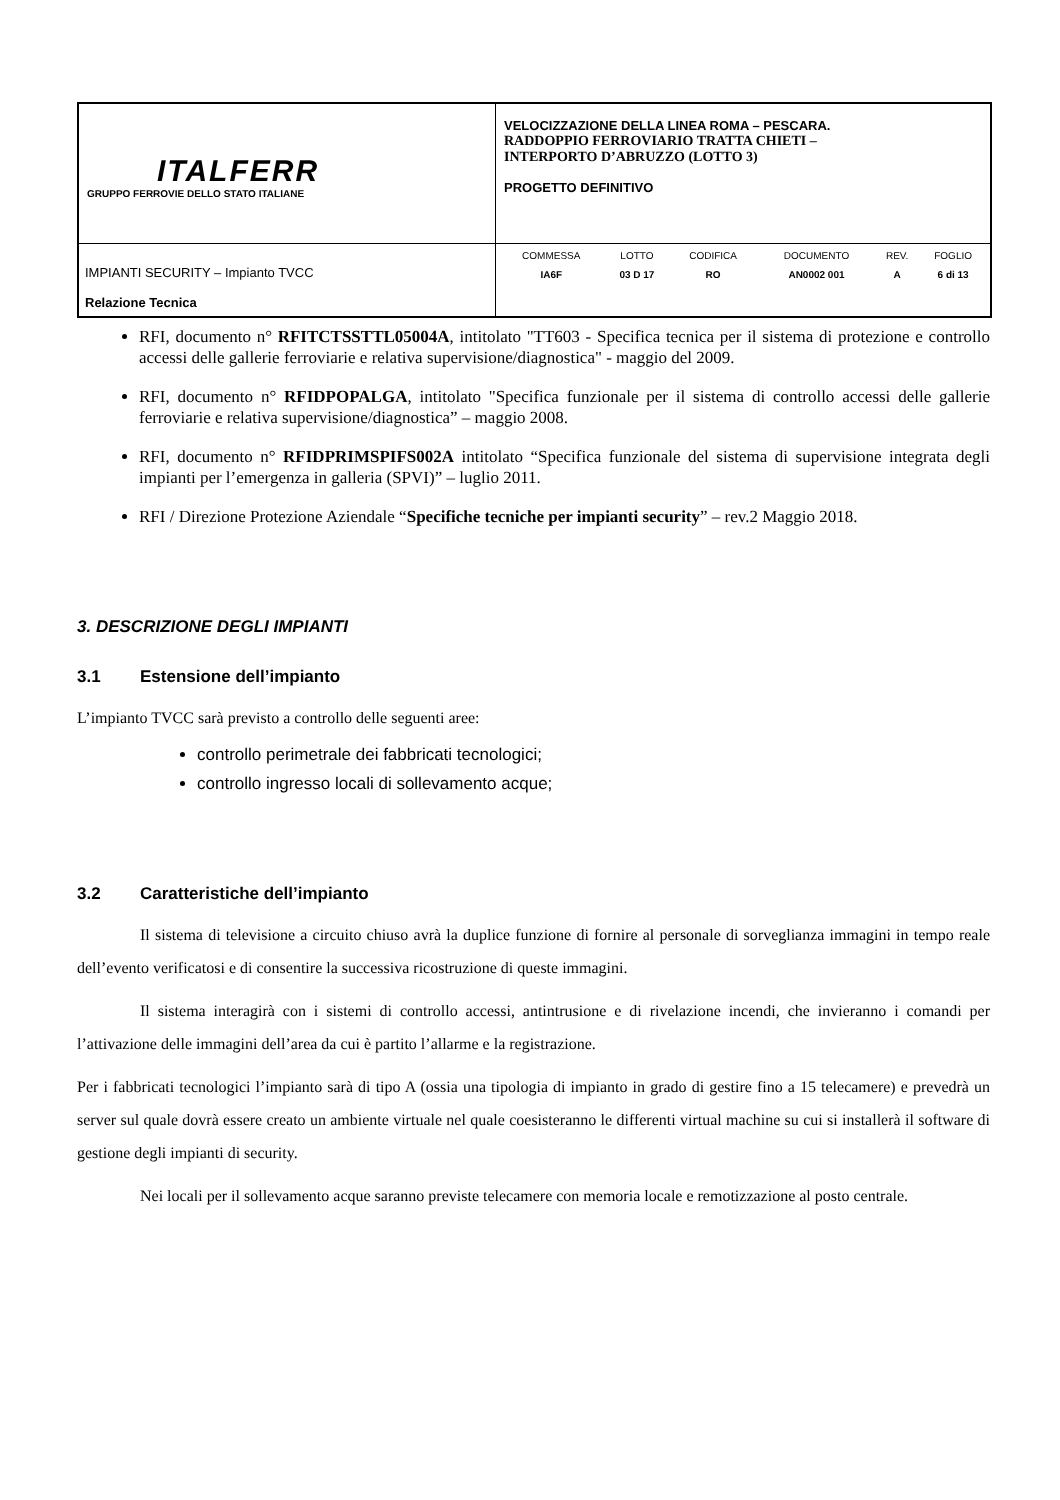| ITALFERR GRUPPO FERROVIE DELLO STATO ITALIANE | VELOCIZZAZIONE DELLA LINEA ROMA – PESCARA. RADDOPPIO FERROVIARIO TRATTA CHIETI – INTERPORTO D’ABRUZZO (LOTTO 3) PROGETTO DEFINITIVO |
| IMPIANTI SECURITY – Impianto TVCC Relazione Tecnica | / COMMESSA / LOTTO / CODIFICA / DOCUMENTO / REV. / FOGLIO / / IA6F / 03 D 17 / RO / AN0002 001 / A / 6 di 13 / |
RFI, documento n° RFITCTSSTTL05004A, intitolato "TT603 - Specifica tecnica per il sistema di protezione e controllo accessi delle gallerie ferroviarie e relativa supervisione/diagnostica" - maggio del 2009.
RFI, documento n° RFIDPOPALGA, intitolato "Specifica funzionale per il sistema di controllo accessi delle gallerie ferroviarie e relativa supervisione/diagnostica” – maggio 2008.
RFI, documento n° RFIDPRIMSPIFS002A intitolato “Specifica funzionale del sistema di supervisione integrata degli impianti per l’emergenza in galleria (SPVI)” – luglio 2011.
RFI / Direzione Protezione Aziendale “Specifiche tecniche per impianti security” – rev.2 Maggio 2018.
3. DESCRIZIONE DEGLI IMPIANTI
3.1 Estensione dell’impianto
L’impianto TVCC sarà previsto a controllo delle seguenti aree:
controllo perimetrale dei fabbricati tecnologici;
controllo ingresso locali di sollevamento acque;
3.2 Caratteristiche dell’impianto
Il sistema di televisione a circuito chiuso avrà la duplice funzione di fornire al personale di sorveglianza immagini in tempo reale dell’evento verificatosi e di consentire la successiva ricostruzione di queste immagini.
Il sistema interagirà con i sistemi di controllo accessi, antintrusione e di rivelazione incendi, che invieranno i comandi per l’attivazione delle immagini dell’area da cui è partito l’allarme e la registrazione.
Per i fabbricati tecnologici l’impianto sarà di tipo A (ossia una tipologia di impianto in grado di gestire fino a 15 telecamere) e prevedrà un server sul quale dovrà essere creato un ambiente virtuale nel quale coesisteranno le differenti virtual machine su cui si installerà il software di gestione degli impianti di security.
Nei locali per il sollevamento acque saranno previste telecamere con memoria locale e remotizzazione al posto centrale.